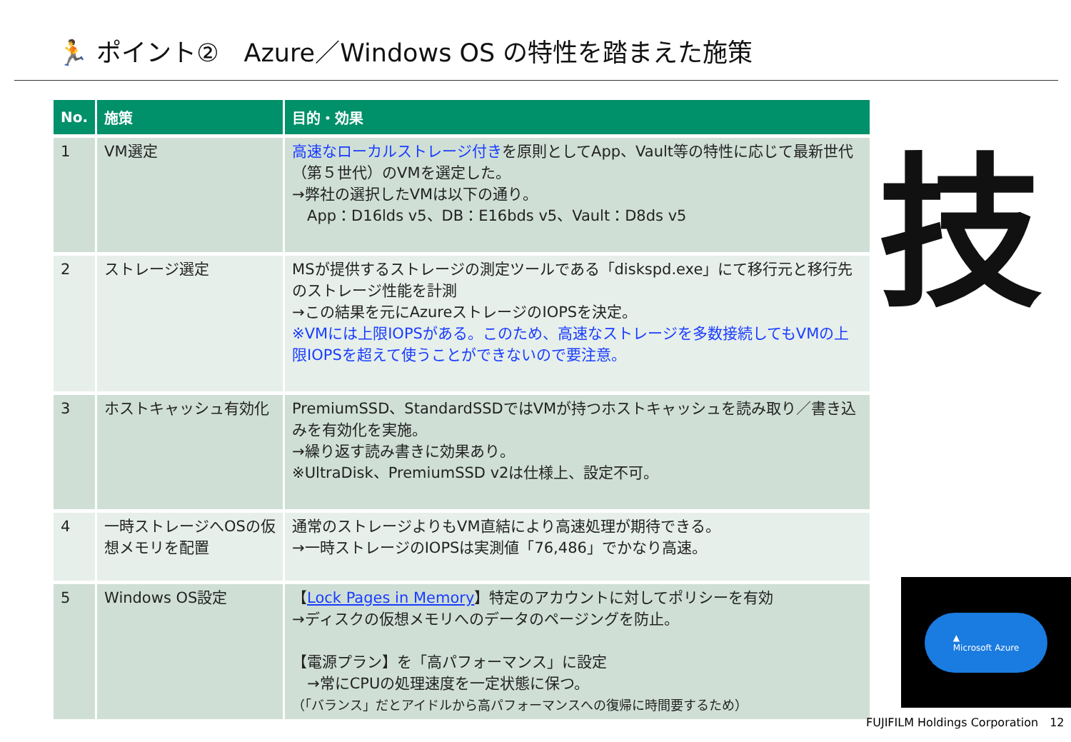🏃 ポイント②　Azure／Windows OS の特性を踏まえた施策
| No. | 施策 | 目的・効果 |
| --- | --- | --- |
| 1 | VM選定 | 高速なローカルストレージ付き を原則としてApp、Vault等の特性に応じて最新世代（第５世代）のVMを選定した。 →弊社の選択したVMは以下の通り。 App：D16lds v5、DB：E16bds v5、Vault：D8ds v5 |
| 2 | ストレージ選定 | MSが提供するストレージの測定ツールである「diskspd.exe」にて移行元と移行先のストレージ性能を計測 →この結果を元にAzureストレージのIOPSを決定。 ※VMには上限IOPSがある。このため、高速なストレージを多数接続してもVMの上限IOPSを超えて使うことができないので要注意。 |
| 3 | ホストキャッシュ有効化 | PremiumSSD、StandardSSDではVMが持つホストキャッシュを読み取り／書き込みを有効化を実施。 →繰り返す読み書きに効果あり。 ※UltraDisk、PremiumSSD v2は仕様上、設定不可。 |
| 4 | 一時ストレージへOSの仮想メモリを配置 | 通常のストレージよりもVM直結により高速処理が期待できる。 →一時ストレージのIOPSは実測値「76,486」でかなり高速。 |
| 5 | Windows OS設定 | 【 Lock Pages in Memory 】特定のアカウントに対してポリシーを有効 →ディスクの仮想メモリへのデータのページングを防止。 【電源プラン】を「高パフォーマンス」に設定 →常にCPUの処理速度を一定状態に保つ。 （「バランス」だとアイドルから高パフォーマンスへの復帰に時間要するため） |
技
▲
Microsoft Azure
FUJIFILM Holdings Corporation　12